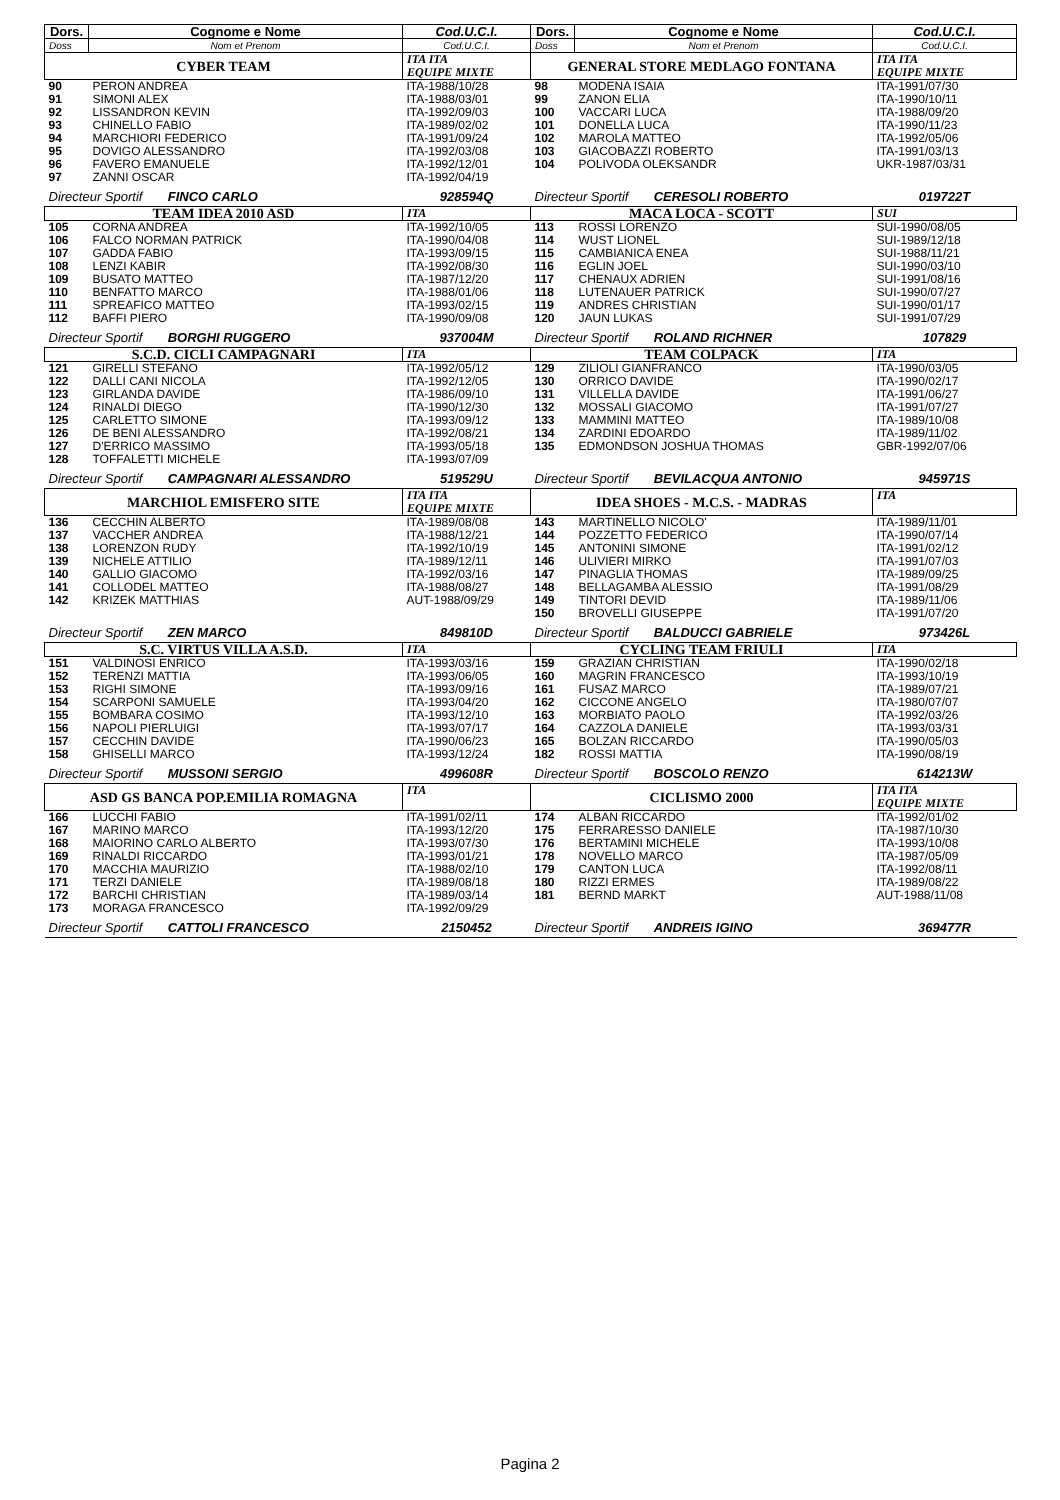| Dors. | Cognome e Nome | Cod.U.C.I. | Dors. | Cognome e Nome | Cod.U.C.I. |
| --- | --- | --- | --- | --- | --- |
| Doss | Nom et Prenom | Cod.U.C.I. | Doss | Nom et Prenom | Cod.U.C.I. |
| CYBER TEAM | | ITA ITA EQUIPE MIXTE | GENERAL STORE MEDLAGO FONTANA | | ITA ITA EQUIPE MIXTE |
| 90 91 92 93 94 95 96 97 | PERON ANDREA SIMONI ALEX LISSANDRON KEVIN CHINELLO FABIO MARCHIORI FEDERICO DOVIGO ALESSANDRO FAVERO EMANUELE ZANNI OSCAR | ITA-1988/10/28 ITA-1988/03/01 ITA-1992/09/03 ITA-1989/02/02 ITA-1991/09/24 ITA-1992/03/08 ITA-1992/12/01 ITA-1992/04/19 | 98 99 100 101 102 103 104 | MODENA ISAIA ZANON ELIA VACCARI LUCA DONELLA LUCA MAROLA MATTEO GIACOBAZZI ROBERTO POLIVODA OLEKSANDR | ITA-1991/07/30 ITA-1990/10/11 ITA-1988/09/20 ITA-1990/11/23 ITA-1992/05/06 ITA-1991/03/13 UKR-1987/03/31 |
| Directeur Sportif FINCO CARLO | | 928594Q | Directeur Sportif CERESOLI ROBERTO | | 019722T |
| TEAM IDEA 2010 ASD | | ITA | MACA LOCA - SCOTT | | SUI |
| 105 106 107 108 109 110 111 112 | CORNA ANDREA FALCO NORMAN PATRICK GADDA FABIO LENZI KABIR BUSATO MATTEO BENFATTO MARCO SPREAFICO MATTEO BAFFI PIERO | ITA-1992/10/05 ITA-1990/04/08 ITA-1993/09/15 ITA-1992/08/30 ITA-1987/12/20 ITA-1988/01/06 ITA-1993/02/15 ITA-1990/09/08 | 113 114 115 116 117 118 119 120 | ROSSI LORENZO WUST LIONEL CAMBIANICA ENEA EGLIN JOEL CHENAUX ADRIEN LUTENAUER PATRICK ANDRES CHRISTIAN JAUN LUKAS | SUI-1990/08/05 SUI-1989/12/18 SUI-1988/11/21 SUI-1990/03/10 SUI-1991/08/16 SUI-1990/07/27 SUI-1990/01/17 SUI-1991/07/29 |
| Directeur Sportif BORGHI RUGGERO | | 937004M | Directeur Sportif ROLAND RICHNER | | 107829 |
| S.C.D. CICLI CAMPAGNARI | | ITA | TEAM COLPACK | | ITA |
| 121 122 123 124 125 126 127 128 | GIRELLI STEFANO DALLI CANI NICOLA GIRLANDA DAVIDE RINALDI DIEGO CARLETTO SIMONE DE BENI ALESSANDRO D'ERRICO MASSIMO TOFFALETTI MICHELE | ITA-1992/05/12 ITA-1992/12/05 ITA-1986/09/10 ITA-1990/12/30 ITA-1993/09/12 ITA-1992/08/21 ITA-1993/05/18 ITA-1993/07/09 | 129 130 131 132 133 134 135 | ZILIOLI GIANFRANCO ORRICO DAVIDE VILLELLA DAVIDE MOSSALI GIACOMO MAMMINI MATTEO ZARDINI EDOARDO EDMONDSON JOSHUA THOMAS | ITA-1990/03/05 ITA-1990/02/17 ITA-1991/06/27 ITA-1991/07/27 ITA-1989/10/08 ITA-1989/11/02 GBR-1992/07/06 |
| Directeur Sportif CAMPAGNARI ALESSANDRO | | 519529U | Directeur Sportif BEVILACQUA ANTONIO | | 945971S |
| MARCHIOL EMISFERO SITE | | ITA ITA EQUIPE MIXTE | IDEA SHOES - M.C.S. - MADRAS | | ITA |
| 136 137 138 139 140 141 142 | CECCHIN ALBERTO VACCHER ANDREA LORENZON RUDY NICHELE ATTILIO GALLIO GIACOMO COLLODEL MATTEO KRIZEK MATTHIAS | ITA-1989/08/08 ITA-1988/12/21 ITA-1992/10/19 ITA-1989/12/11 ITA-1992/03/16 ITA-1988/08/27 AUT-1988/09/29 | 143 144 145 146 147 148 149 150 | MARTINELLO NICOLO' POZZETTO FEDERICO ANTONINI SIMONE ULIVIERI MIRKO PINAGLIA THOMAS BELLAGAMBA ALESSIO TINTORI DEVID BROVELLI GIUSEPPE | ITA-1989/11/01 ITA-1990/07/14 ITA-1991/02/12 ITA-1991/07/03 ITA-1989/09/25 ITA-1991/08/29 ITA-1989/11/06 ITA-1991/07/20 |
| Directeur Sportif ZEN MARCO | | 849810D | Directeur Sportif BALDUCCI GABRIELE | | 973426L |
| S.C. VIRTUS VILLA A.S.D. | | ITA | CYCLING TEAM FRIULI | | ITA |
| 151 152 153 154 155 156 157 158 | VALDINOSI ENRICO TERENZI MATTIA RIGHI SIMONE SCARPONI SAMUELE BOMBARA COSIMO NAPOLI PIERLUIGI CECCHIN DAVIDE GHISELLI MARCO | ITA-1993/03/16 ITA-1993/06/05 ITA-1993/09/16 ITA-1993/04/20 ITA-1993/12/10 ITA-1993/07/17 ITA-1990/06/23 ITA-1993/12/24 | 159 160 161 162 163 164 165 182 | GRAZIAN CHRISTIAN MAGRIN FRANCESCO FUSAZ MARCO CICCONE ANGELO MORBIATO PAOLO CAZZOLA DANIELE BOLZAN RICCARDO ROSSI MATTIA | ITA-1990/02/18 ITA-1993/10/19 ITA-1989/07/21 ITA-1980/07/07 ITA-1992/03/26 ITA-1993/03/31 ITA-1990/05/03 ITA-1990/08/19 |
| Directeur Sportif MUSSONI SERGIO | | 499608R | Directeur Sportif BOSCOLO RENZO | | 614213W |
| ASD GS BANCA POP.EMILIA ROMAGNA | | ITA | CICLISMO 2000 | | ITA ITA EQUIPE MIXTE |
| 166 167 168 169 170 171 172 173 | LUCCHI FABIO MARINO MARCO MAIORINO CARLO ALBERTO RINALDI RICCARDO MACCHIA MAURIZIO TERZI DANIELE BARCHI CHRISTIAN MORAGA FRANCESCO | ITA-1991/02/11 ITA-1993/12/20 ITA-1993/07/30 ITA-1993/01/21 ITA-1988/02/10 ITA-1989/08/18 ITA-1989/03/14 ITA-1992/09/29 | 174 175 176 178 179 180 181 | ALBAN RICCARDO FERRARESSO DANIELE BERTAMINI MICHELE NOVELLO MARCO CANTON LUCA RIZZI ERMES BERND MARKT | ITA-1992/01/02 ITA-1987/10/30 ITA-1993/10/08 ITA-1987/05/09 ITA-1992/08/11 ITA-1989/08/22 AUT-1988/11/08 |
| Directeur Sportif CATTOLI FRANCESCO | | 2150452 | Directeur Sportif ANDREIS IGINO | | 369477R |
Pagina 2